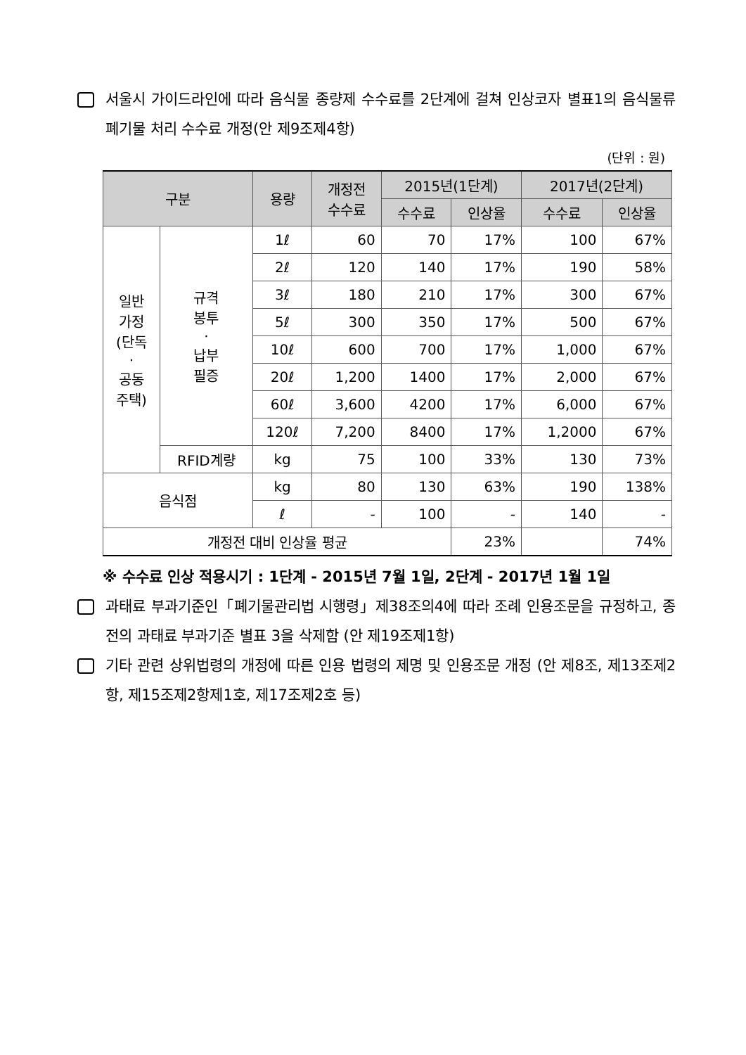서울시 가이드라인에 따라 음식물 종량제 수수료를 2단계에 걸쳐 인상코자 별표1의 음식물류폐기물 처리 수수료 개정(안 제9조제4항)
(단위 : 원)
| 구분 | | 용량 | 개정전 수수료 | 2015년(1단계) | | 2017년(2단계) | |
| --- | --- | --- | --- | --- | --- | --- | --- |
| | | | | 수수료 | 인상율 | 수수료 | 인상율 |
| 일반 가정 (단독 · 공동 주택) | 규격 봉투 · 납부 필증 | 1ℓ | 60 | 70 | 17% | 100 | 67% |
| | | 2ℓ | 120 | 140 | 17% | 190 | 58% |
| | | 3ℓ | 180 | 210 | 17% | 300 | 67% |
| | | 5ℓ | 300 | 350 | 17% | 500 | 67% |
| | | 10ℓ | 600 | 700 | 17% | 1,000 | 67% |
| | | 20ℓ | 1,200 | 1400 | 17% | 2,000 | 67% |
| | | 60ℓ | 3,600 | 4200 | 17% | 6,000 | 67% |
| | | 120ℓ | 7,200 | 8400 | 17% | 1,2000 | 67% |
| | RFID계량 | kg | 75 | 100 | 33% | 130 | 73% |
| 음식점 | | kg | 80 | 130 | 63% | 190 | 138% |
| | | ℓ | - | 100 | - | 140 | - |
| 개정전 대비 인상율 평균 | | | | | 23% | | 74% |
※ 수수료 인상 적용시기 : 1단계 - 2015년 7월 1일, 2단계 - 2017년 1월 1일
과태료 부과기준인「폐기물관리법 시행령」제38조의4에 따라 조례 인용조문을 규정하고, 종전의 과태료 부과기준 별표 3을 삭제함 (안 제19조제1항)
기타 관련 상위법령의 개정에 따른 인용 법령의 제명 및 인용조문 개정 (안 제8조, 제13조제2항, 제15조제2항제1호, 제17조제2호 등)